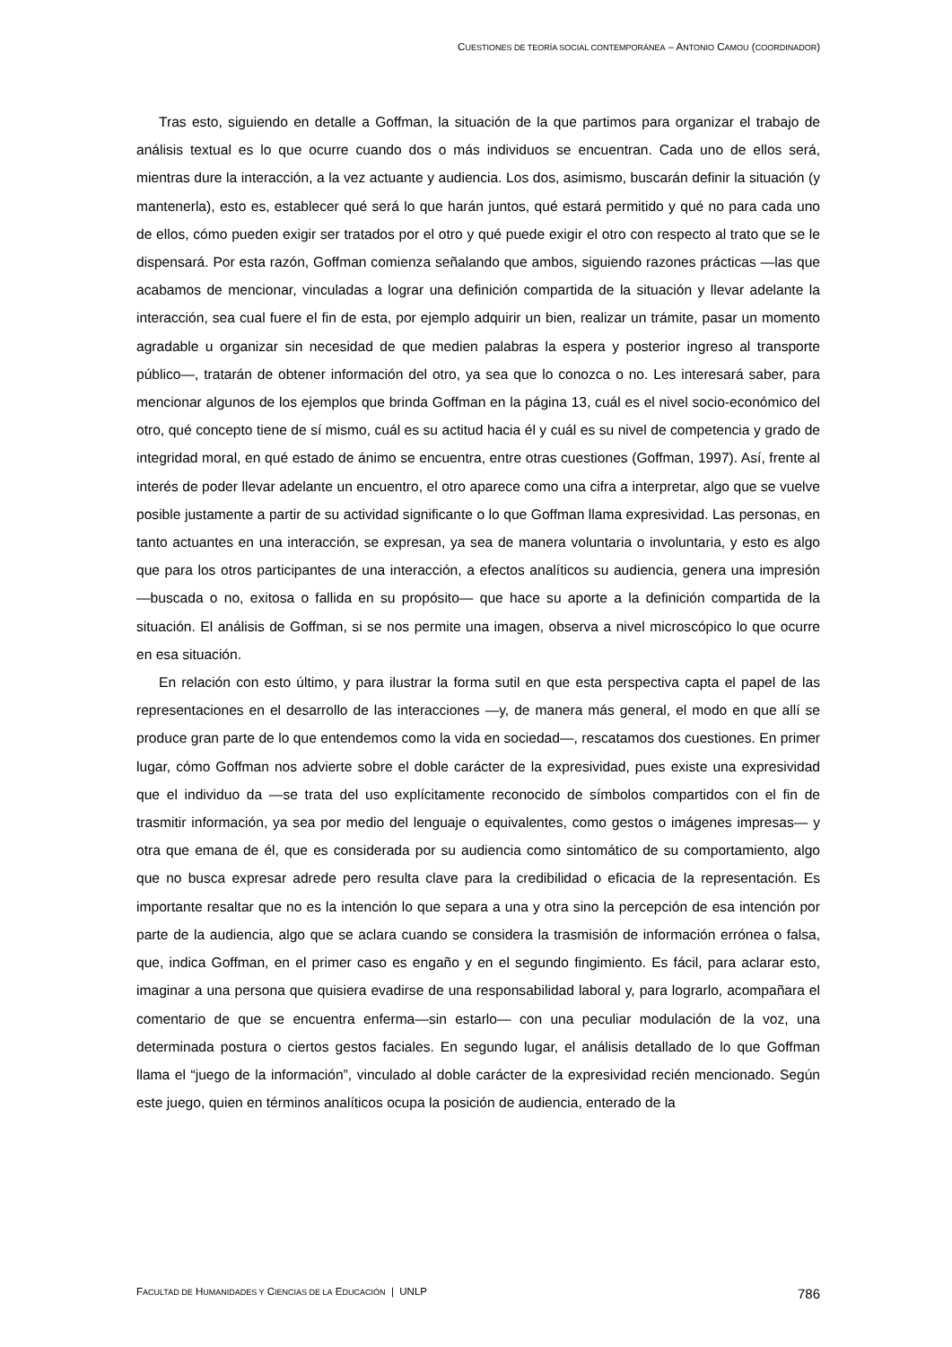CUESTIONES DE TEORÍA SOCIAL CONTEMPORÁNEA – ANTONIO CAMOU (COORDINADOR)
Tras esto, siguiendo en detalle a Goffman, la situación de la que partimos para organizar el trabajo de análisis textual es lo que ocurre cuando dos o más individuos se encuentran. Cada uno de ellos será, mientras dure la interacción, a la vez actuante y audiencia. Los dos, asimismo, buscarán definir la situación (y mantenerla), esto es, establecer qué será lo que harán juntos, qué estará permitido y qué no para cada uno de ellos, cómo pueden exigir ser tratados por el otro y qué puede exigir el otro con respecto al trato que se le dispensará. Por esta razón, Goffman comienza señalando que ambos, siguiendo razones prácticas —las que acabamos de mencionar, vinculadas a lograr una definición compartida de la situación y llevar adelante la interacción, sea cual fuere el fin de esta, por ejemplo adquirir un bien, realizar un trámite, pasar un momento agradable u organizar sin necesidad de que medien palabras la espera y posterior ingreso al transporte público—, tratarán de obtener información del otro, ya sea que lo conozca o no. Les interesará saber, para mencionar algunos de los ejemplos que brinda Goffman en la página 13, cuál es el nivel socio-económico del otro, qué concepto tiene de sí mismo, cuál es su actitud hacia él y cuál es su nivel de competencia y grado de integridad moral, en qué estado de ánimo se encuentra, entre otras cuestiones (Goffman, 1997). Así, frente al interés de poder llevar adelante un encuentro, el otro aparece como una cifra a interpretar, algo que se vuelve posible justamente a partir de su actividad significante o lo que Goffman llama expresividad. Las personas, en tanto actuantes en una interacción, se expresan, ya sea de manera voluntaria o involuntaria, y esto es algo que para los otros participantes de una interacción, a efectos analíticos su audiencia, genera una impresión —buscada o no, exitosa o fallida en su propósito— que hace su aporte a la definición compartida de la situación. El análisis de Goffman, si se nos permite una imagen, observa a nivel microscópico lo que ocurre en esa situación.
En relación con esto último, y para ilustrar la forma sutil en que esta perspectiva capta el papel de las representaciones en el desarrollo de las interacciones —y, de manera más general, el modo en que allí se produce gran parte de lo que entendemos como la vida en sociedad—, rescatamos dos cuestiones. En primer lugar, cómo Goffman nos advierte sobre el doble carácter de la expresividad, pues existe una expresividad que el individuo da —se trata del uso explícitamente reconocido de símbolos compartidos con el fin de trasmitir información, ya sea por medio del lenguaje o equivalentes, como gestos o imágenes impresas— y otra que emana de él, que es considerada por su audiencia como sintomático de su comportamiento, algo que no busca expresar adrede pero resulta clave para la credibilidad o eficacia de la representación. Es importante resaltar que no es la intención lo que separa a una y otra sino la percepción de esa intención por parte de la audiencia, algo que se aclara cuando se considera la trasmisión de información errónea o falsa, que, indica Goffman, en el primer caso es engaño y en el segundo fingimiento. Es fácil, para aclarar esto, imaginar a una persona que quisiera evadirse de una responsabilidad laboral y, para lograrlo, acompañara el comentario de que se encuentra enferma—sin estarlo— con una peculiar modulación de la voz, una determinada postura o ciertos gestos faciales. En segundo lugar, el análisis detallado de lo que Goffman llama el “juego de la información”, vinculado al doble carácter de la expresividad recién mencionado. Según este juego, quien en términos analíticos ocupa la posición de audiencia, enterado de la
FACULTAD DE HUMANIDADES Y CIENCIAS DE LA EDUCACIÓN | UNLP 786